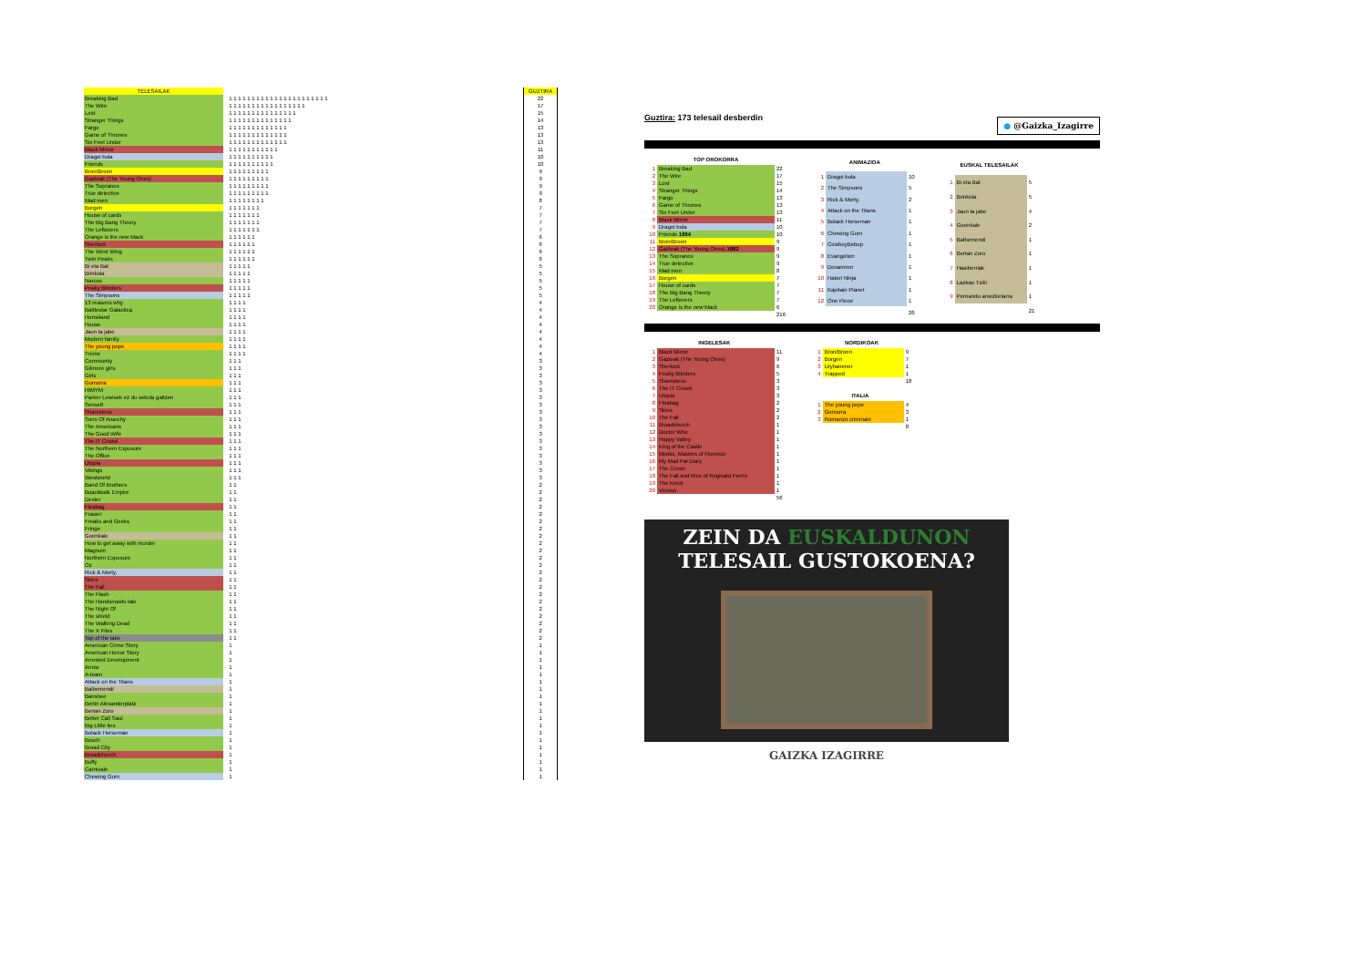| TELESAILAK | | GUZTIRA |
| Breaking Bad | 1 1 1 1 1 1 1 1 1 1 1 1 1 1 1 1 1 1 1 1 1 1 | 22 |
| The Wire | 1 1 1 1 1 1 1 1 1 1 1 1 1 1 1 1 1 | 17 |
| Lost | 1 1 1 1 1 1 1 1 1 1 1 1 1 1 1 | 15 |
| Stranger Things | 1 1 1 1 1 1 1 1 1 1 1 1 1 1 | 14 |
| Fargo | 1 1 1 1 1 1 1 1 1 1 1 1 1 | 13 |
| Game of Thrones | 1 1 1 1 1 1 1 1 1 1 1 1 1 | 13 |
| Six Feet Under | 1 1 1 1 1 1 1 1 1 1 1 1 1 | 13 |
| Black Mirror | 1 1 1 1 1 1 1 1 1 1 1 | 11 |
| Dragoi bola | 1 1 1 1 1 1 1 1 1 1 | 10 |
| Friends | 1 1 1 1 1 1 1 1 1 1 | 10 |
| Bron/Broen | 1 1 1 1 1 1 1 1 1 | 9 |
| Gazteak (The Young Ones) | 1 1 1 1 1 1 1 1 1 | 9 |
| The Sopranos | 1 1 1 1 1 1 1 1 1 | 9 |
| True detective | 1 1 1 1 1 1 1 1 1 | 9 |
| Mad men | 1 1 1 1 1 1 1 1 | 8 |
| Borgen | 1 1 1 1 1 1 1 | 7 |
| House of cards | 1 1 1 1 1 1 1 | 7 |
| The Big Bang Theory | 1 1 1 1 1 1 1 | 7 |
| The Leftovers | 1 1 1 1 1 1 1 | 7 |
| Orange is the new black | 1 1 1 1 1 1 | 6 |
| Sherlock | 1 1 1 1 1 1 | 6 |
| The West Wing | 1 1 1 1 1 1 | 6 |
| Twin Peaks | 1 1 1 1 1 1 | 6 |
| Bi eta Bat | 1 1 1 1 1 | 5 |
| Brinkola | 1 1 1 1 1 | 5 |
| Narcos | 1 1 1 1 1 | 5 |
| Peaky Blinders | 1 1 1 1 1 | 5 |
| The Simpsons | 1 1 1 1 1 | 5 |
| 13 reasons why | 1 1 1 1 | 4 |
| Battlestar Galactica | 1 1 1 1 | 4 |
| Homeland | 1 1 1 1 | 4 |
| House | 1 1 1 1 | 4 |
| Jaun ta jabe | 1 1 1 1 | 4 |
| Modern family | 1 1 1 1 | 4 |
| The young pope | 1 1 1 1 | 4 |
| Treme | 1 1 1 1 | 4 |
| Community | 1 1 1 | 3 |
| Gilmore girls | 1 1 1 | 3 |
| Girls | 1 1 1 | 3 |
| Gomorra | 1 1 1 | 3 |
| HIMYM | 1 1 1 | 3 |
| Parker Lewisek ez du sekula galtzen | 1 1 1 | 3 |
| Sense8 | 1 1 1 | 3 |
| Shameless | 1 1 1 | 3 |
| Sons Of Anarchy | 1 1 1 | 3 |
| The Americans | 1 1 1 | 3 |
| The Good Wife | 1 1 1 | 3 |
| The IT Crowd | 1 1 1 | 3 |
| The Northern Exposure | 1 1 1 | 3 |
| The Office | 1 1 1 | 3 |
| Utopia | 1 1 1 | 3 |
| Vikings | 1 1 1 | 3 |
| Westworld | 1 1 1 | 3 |
| Band Of Brothers | 1 1 | 2 |
| Boardwalk Empire | 1 1 | 2 |
| Dexter | 1 1 | 2 |
| Fleabag | 1 1 | 2 |
| Frasier | 1 1 | 2 |
| Freaks and Geeks | 1 1 | 2 |
| Fringe | 1 1 | 2 |
| Goenkale | 1 1 | 2 |
| How to get away with murder | 1 1 | 2 |
| Magnum | 1 1 | 2 |
| Northern Exposure | 1 1 | 2 |
| Oz | 1 1 | 2 |
| Rick & Morty, | 1 1 | 2 |
| Skins | 1 1 | 2 |
| The Fall | 1 1 | 2 |
| The Flash | 1 1 | 2 |
| The Handsmaids tale | 1 1 | 2 |
| The Night Of | 1 1 | 2 |
| The shield | 1 1 | 2 |
| The Walking Dead | 1 1 | 2 |
| The X Files | 1 1 | 2 |
| Top of the lake | 1 1 | 2 |
| American Crime Story | 1 | 1 |
| American Horror Story | 1 | 1 |
| Arrested Development | 1 | 1 |
| Arrow | 1 | 1 |
| A-team | 1 | 1 |
| Attack on the Titans | 1 | 1 |
| Balbemendi | 1 | 1 |
| Banshee | 1 | 1 |
| Berlin Alexanderplatz | 1 | 1 |
| Bertan Zoro | 1 | 1 |
| Better Call Saul | 1 | 1 |
| Big Little lies | 1 | 1 |
| Bolack Horseman | 1 | 1 |
| Bosch | 1 | 1 |
| Broad City | 1 | 1 |
| Broadchurch | 1 | 1 |
| Buffy | 1 | 1 |
| Carnivale | 1 | 1 |
| Chewing Gum | 1 | 1 |
Guztira: 173 telesail desberdin
● @Gaizka_Izagirre
| TOP OROKORRA | | |
| --- | --- | --- |
| 1 | Breaking Bad | 22 |
| 2 | The Wire | 17 |
| 3 | Lost | 15 |
| 4 | Stranger Things | 14 |
| 5 | Fargo | 13 |
| 6 | Game of Thrones | 13 |
| 7 | Six Feet Under | 13 |
| 8 | Black Mirror | 11 |
| 9 | Dragoi bola | 10 |
| 10 | Friends 1994 | 10 |
| 11 | Bron/Broen | 9 |
| 12 | Gazteak (The Young Ones) 1982 | 9 |
| 13 | The Sopranos | 9 |
| 14 | True detective | 9 |
| 15 | Mad men | 8 |
| 16 | Borgen | 7 |
| 17 | House of cards | 7 |
| 18 | The Big Bang Theory | 7 |
| 19 | The Leftovers | 7 |
| 20 | Orange is the new black | 6 |
| | | 216 |
| ANIMAZIOA | | |
| --- | --- | --- |
| 1 | Dragoi bola | 10 |
| 2 | The Simpsons | 5 |
| 3 | Rick & Morty, | 2 |
| 4 | Attack on the Titans | 1 |
| 5 | Bolack Horseman | 1 |
| 6 | Chewing Gum | 1 |
| 7 | CowboyBebop | 1 |
| 8 | Evangelion | 1 |
| 9 | Doraemon | 1 |
| 10 | Hatori Ninja | 1 |
| 11 | Kapitain Planet | 1 |
| 12 | One Piece | 1 |
| | | 26 |
| EUSKAL TELESAILAK | | |
| --- | --- | --- |
| 1 | Bi eta Bat | 5 |
| 2 | Brinkola | 5 |
| 3 | Jaun ta jabe | 4 |
| 4 | Goenkale | 2 |
| 5 | Balbemendi | 1 |
| 6 | Bertan Zoro | 1 |
| 7 | Hasiberriak | 1 |
| 8 | Lazkao Txiki | 1 |
| 9 | Pernando amezketarra | 1 |
| | | 21 |
| INGELESAK | | |
| --- | --- | --- |
| 1 | Black Mirror | 11 |
| 2 | Gazteak (The Young Ones) | 9 |
| 3 | Sherlock | 6 |
| 4 | Peaky Blinders | 5 |
| 5 | Shameless | 3 |
| 6 | The IT Crowd | 3 |
| 7 | Utopia | 3 |
| 8 | Fleabag | 2 |
| 9 | Skins | 2 |
| 10 | The Fall | 2 |
| 11 | Broadchurch | 1 |
| 12 | Doctor Who | 1 |
| 13 | Happy Valley | 1 |
| 14 | King of the Castle | 1 |
| 15 | Medici, Masters of Florence | 1 |
| 16 | My Mad Fat Diary | 1 |
| 17 | The Crown | 1 |
| 18 | The Fall and Rise of Reginald Perrin | 1 |
| 19 | The Knick | 1 |
| 20 | Vicious | 1 |
| | | 56 |
| NORDIKOAK | | |
| --- | --- | --- |
| 1 | Bron/Broen | 9 |
| 2 | Borgen | 7 |
| 3 | Lilyhammer | 1 |
| 4 | Trapped | 1 |
| | | 18 |
| ITALIA | | |
| --- | --- | --- |
| 1 | The young pope | 4 |
| 2 | Gomorra | 3 |
| 3 | Romanzo criminale | 1 |
| | | 8 |
ZEIN DA EUSKALDUNON
TELESAIL GUSTOKOENA?
GAIZKA IZAGIRRE